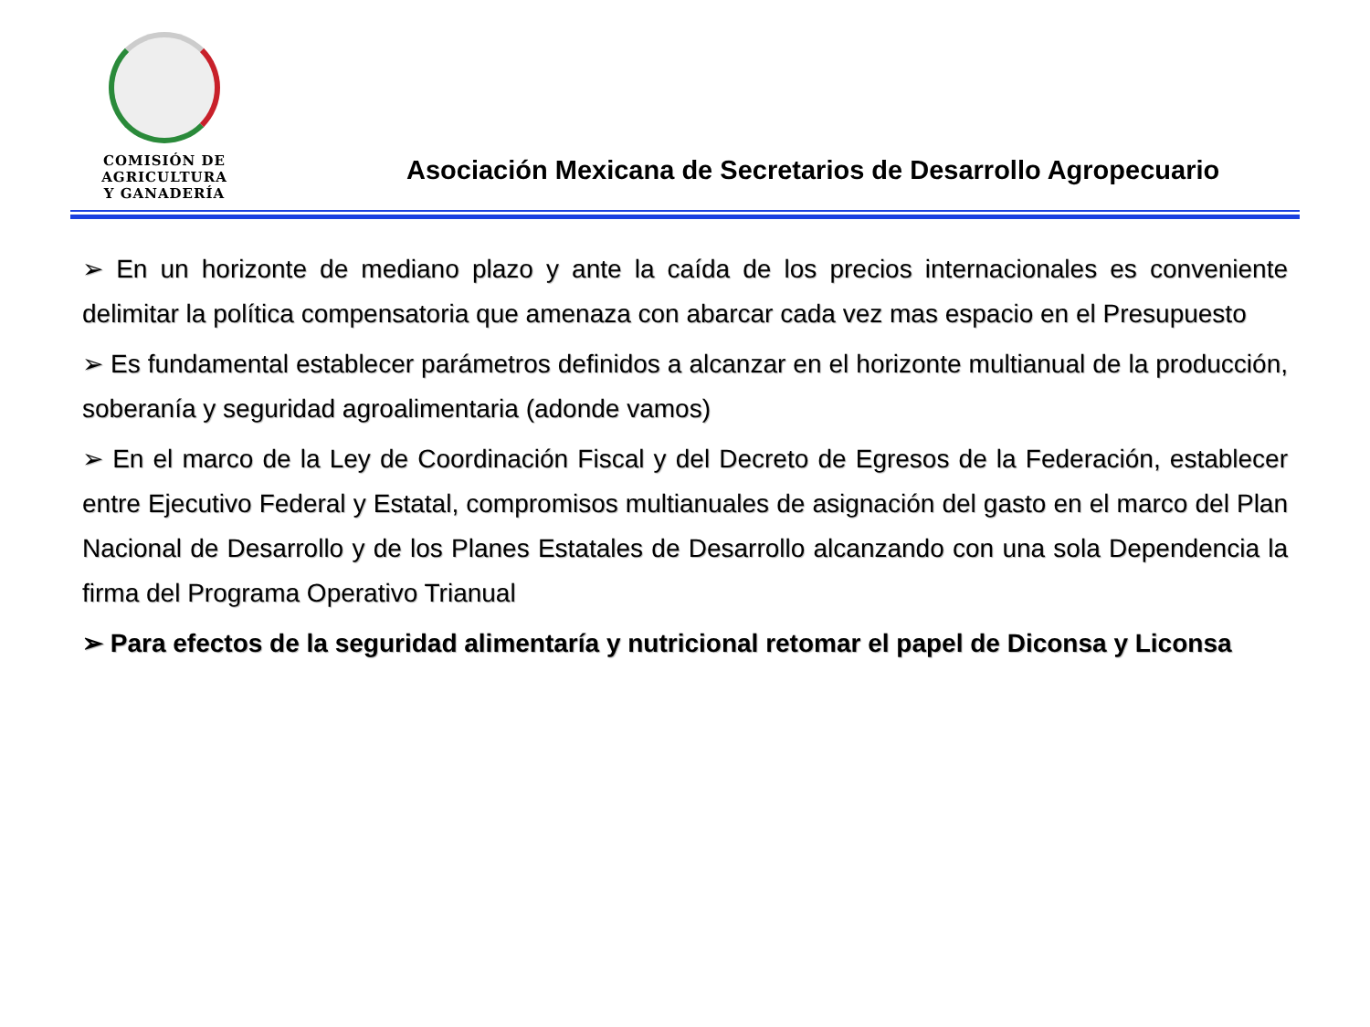COMISIÓN DE AGRICULTURA
Y GANADERÍA
Asociación Mexicana de Secretarios de Desarrollo Agropecuario
➢ En un horizonte de mediano plazo y ante la caída de los precios internacionales es conveniente delimitar la política compensatoria que amenaza con abarcar cada vez mas espacio en el Presupuesto
➢ Es fundamental establecer parámetros definidos a alcanzar en el horizonte multianual de la producción, soberanía y seguridad agroalimentaria (adonde vamos)
➢ En el marco de la Ley de Coordinación Fiscal y del Decreto de Egresos de la Federación, establecer entre Ejecutivo Federal y Estatal, compromisos multianuales de asignación del gasto en el marco del Plan Nacional de Desarrollo y de los Planes Estatales de Desarrollo alcanzando con una sola Dependencia la firma del Programa Operativo Trianual
➢ Para efectos de la seguridad alimentaría y nutricional retomar el papel de Diconsa y Liconsa